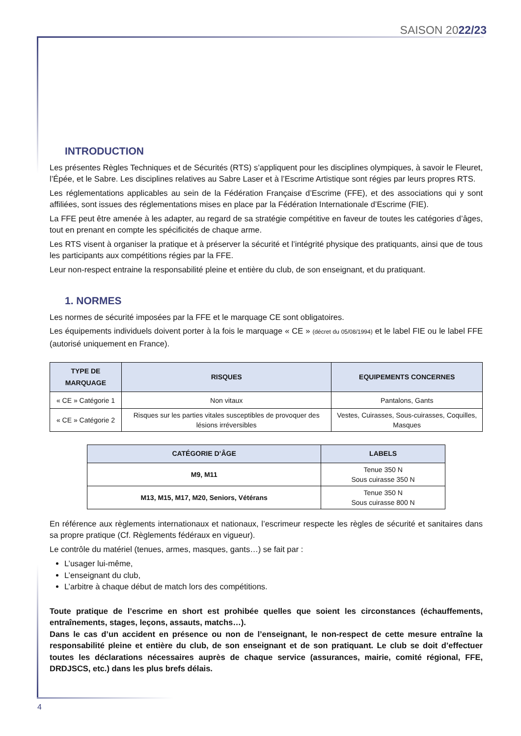SAISON 2022/23
INTRODUCTION
Les présentes Règles Techniques et de Sécurités (RTS) s’appliquent pour les disciplines olympiques, à savoir le Fleuret, l’Épée, et le Sabre. Les disciplines relatives au Sabre Laser et à l’Escrime Artistique sont régies par leurs propres RTS.
Les réglementations applicables au sein de la Fédération Française d’Escrime (FFE), et des associations qui y sont affiliées, sont issues des réglementations mises en place par la Fédération Internationale d’Escrime (FIE).
La FFE peut être amenée à les adapter, au regard de sa stratégie compétitive en faveur de toutes les catégories d’âges, tout en prenant en compte les spécificités de chaque arme.
Les RTS visent à organiser la pratique et à préserver la sécurité et l’intégrité physique des pratiquants, ainsi que de tous les participants aux compétitions régies par la FFE.
Leur non-respect entraine la responsabilité pleine et entière du club, de son enseignant, et du pratiquant.
1. NORMES
Les normes de sécurité imposées par la FFE et le marquage CE sont obligatoires.
Les équipements individuels doivent porter à la fois le marquage « CE » (décret du 05/08/1994) et le label FIE ou le label FFE (autorisé uniquement en France).
| TYPE DE MARQUAGE | RISQUES | EQUIPEMENTS CONCERNES |
| --- | --- | --- |
| « CE » Catégorie 1 | Non vitaux | Pantalons, Gants |
| « CE » Catégorie 2 | Risques sur les parties vitales susceptibles de provoquer des lésions irréversibles | Vestes, Cuirasses, Sous-cuirasses, Coquilles, Masques |
| CATÉGORIE D’ÂGE | LABELS |
| --- | --- |
| M9, M11 | Tenue 350 N Sous cuirasse 350 N |
| M13, M15, M17, M20, Seniors, Vétérans | Tenue 350 N Sous cuirasse 800 N |
En référence aux règlements internationaux et nationaux, l’escrimeur respecte les règles de sécurité et sanitaires dans sa propre pratique (Cf. Règlements fédéraux en vigueur).
Le contrôle du matériel (tenues, armes, masques, gants…) se fait par :
L’usager lui-même,
L’enseignant du club,
L’arbitre à chaque début de match lors des compétitions.
Toute pratique de l’escrime en short est prohibée quelles que soient les circonstances (échauffements, entraînements, stages, leçons, assauts, matchs…).
Dans le cas d’un accident en présence ou non de l’enseignant, le non-respect de cette mesure entraîne la responsabilité pleine et entière du club, de son enseignant et de son pratiquant. Le club se doit d’effectuer toutes les déclarations nécessaires auprès de chaque service (assurances, mairie, comité régional, FFE, DRDJSCS, etc.) dans les plus brefs délais.
4